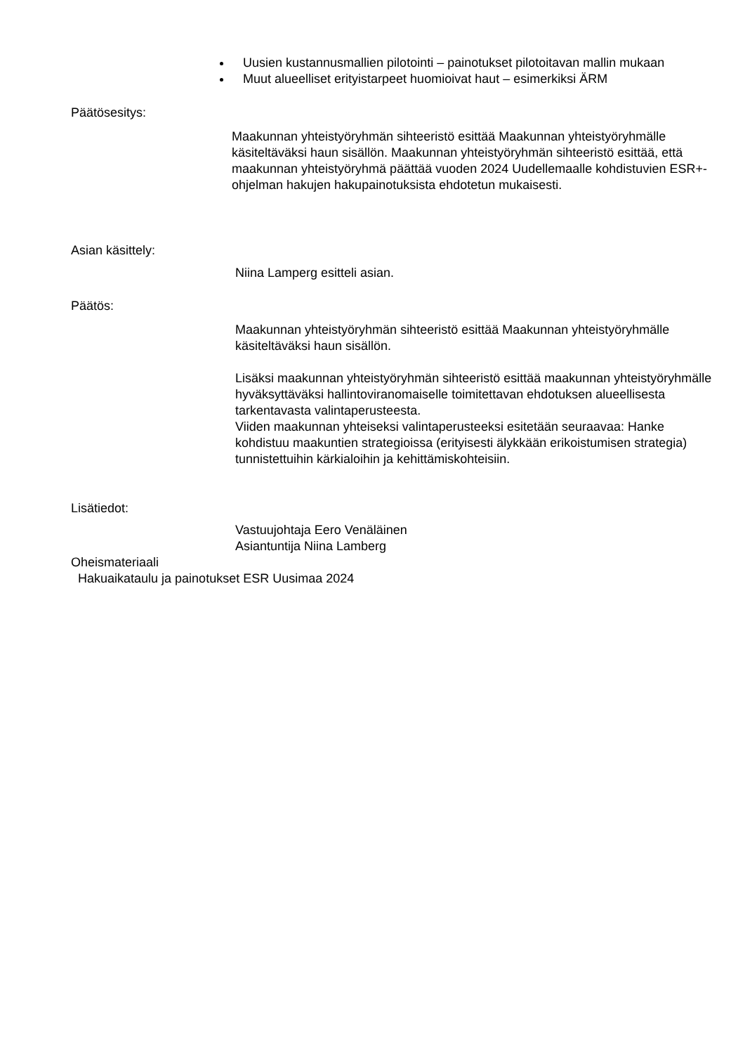Uusien kustannusmallien pilotointi – painotukset pilotoitavan mallin mukaan
Muut alueelliset erityistarpeet huomioivat haut – esimerkiksi ÄRM
Päätösesitys:
Maakunnan yhteistyöryhmän sihteeristö esittää Maakunnan yhteistyöryhmälle käsiteltäväksi haun sisällön. Maakunnan yhteistyöryhmän sihteeristö esittää, että maakunnan yhteistyöryhmä päättää vuoden 2024 Uudellemaalle kohdistuvien ESR+-ohjelman hakujen hakupainotuksista ehdotetun mukaisesti.
Asian käsittely:
Niina Lamperg esitteli asian.
Päätös:
Maakunnan yhteistyöryhmän sihteeristö esittää Maakunnan yhteistyöryhmälle käsiteltäväksi haun sisällön.
Lisäksi maakunnan yhteistyöryhmän sihteeristö esittää maakunnan yhteistyöryhmälle hyväksyttäväksi hallintoviranomaiselle toimitettavan ehdotuksen alueellisesta tarkentavasta valintaperusteesta.
Viiden maakunnan yhteiseksi valintaperusteeksi esitetään seuraavaa: Hanke kohdistuu maakuntien strategioissa (erityisesti älykkään erikoistumisen strategia) tunnistettuihin kärkialoihin ja kehittämiskohteisiin.
Lisätiedot:
Vastuujohtaja Eero Venäläinen
Asiantuntija Niina Lamberg
Oheismateriaali
Hakuaikataulu ja painotukset ESR Uusimaa 2024